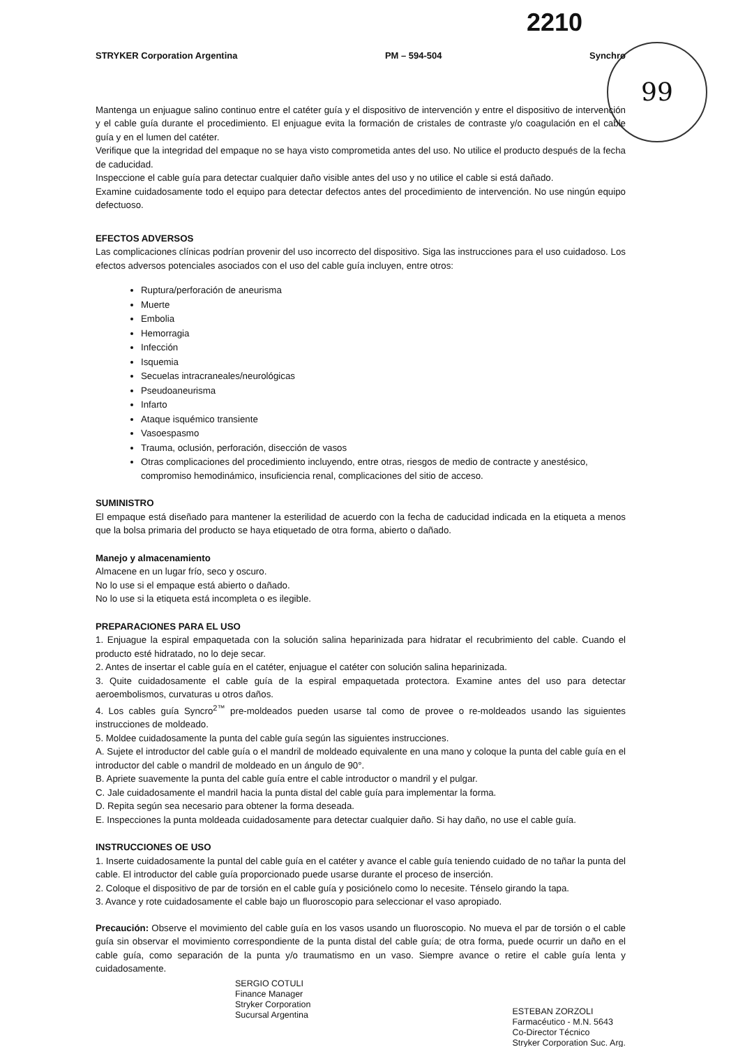2210
99
STRYKER Corporation Argentina PM – 594-504 Synchro
Mantenga un enjuague salino continuo entre el catéter guía y el dispositivo de intervención y entre el dispositivo de intervención y el cable guía durante el procedimiento. El enjuague evita la formación de cristales de contraste y/o coagulación en el cable guía y en el lumen del catéter.
Verifique que la integridad del empaque no se haya visto comprometida antes del uso. No utilice el producto después de la fecha de caducidad.
Inspeccione el cable guía para detectar cualquier daño visible antes del uso y no utilice el cable si está dañado.
Examine cuidadosamente todo el equipo para detectar defectos antes del procedimiento de intervención. No use ningún equipo defectuoso.
EFECTOS ADVERSOS
Las complicaciones clínicas podrían provenir del uso incorrecto del dispositivo. Siga las instrucciones para el uso cuidadoso. Los efectos adversos potenciales asociados con el uso del cable guía incluyen, entre otros:
Ruptura/perforación de aneurisma
Muerte
Embolia
Hemorragia
Infección
Isquemia
Secuelas intracraneales/neurológicas
Pseudoaneurisma
Infarto
Ataque isquémico transiente
Vasoespasmo
Trauma, oclusión, perforación, disección de vasos
Otras complicaciones del procedimiento incluyendo, entre otras, riesgos de medio de contracte y anestésico, compromiso hemodinámico, insuficiencia renal, complicaciones del sitio de acceso.
SUMINISTRO
El empaque está diseñado para mantener la esterilidad de acuerdo con la fecha de caducidad indicada en la etiqueta a menos que la bolsa primaria del producto se haya etiquetado de otra forma, abierto o dañado.
Manejo y almacenamiento
Almacene en un lugar frío, seco y oscuro.
No lo use si el empaque está abierto o dañado.
No lo use si la etiqueta está incompleta o es ilegible.
PREPARACIONES PARA EL USO
1. Enjuague la espiral empaquetada con la solución salina heparinizada para hidratar el recubrimiento del cable. Cuando el producto esté hidratado, no lo deje secar.
2. Antes de insertar el cable guía en el catéter, enjuague el catéter con solución salina heparinizada.
3. Quite cuidadosamente el cable guía de la espiral empaquetada protectora. Examine antes del uso para detectar aeroembolismos, curvaturas u otros daños.
4. Los cables guía Syncro<sup>2™</sup> pre-moldeados pueden usarse tal como de provee o re-moldeados usando las siguientes instrucciones de moldeado.
5. Moldee cuidadosamente la punta del cable guía según las siguientes instrucciones.
A. Sujete el introductor del cable guía o el mandril de moldeado equivalente en una mano y coloque la punta del cable guía en el introductor del cable o mandril de moldeado en un ángulo de 90°.
B. Apriete suavemente la punta del cable guía entre el cable introductor o mandril y el pulgar.
C. Jale cuidadosamente el mandril hacia la punta distal del cable guía para implementar la forma.
D. Repita según sea necesario para obtener la forma deseada.
E. Inspecciones la punta moldeada cuidadosamente para detectar cualquier daño. Si hay daño, no use el cable guía.
INSTRUCCIONES OE USO
1. Inserte cuidadosamente la puntal del cable guía en el catéter y avance el cable guía teniendo cuidado de no tañar la punta del cable. El introductor del cable guía proporcionado puede usarse durante el proceso de inserción.
2. Coloque el dispositivo de par de torsión en el cable guía y posiciónelo como lo necesite. Ténselo girando la tapa.
3. Avance y rote cuidadosamente el cable bajo un fluoroscopio para seleccionar el vaso apropiado.
Precaución: Observe el movimiento del cable guía en los vasos usando un fluoroscopio. No mueva el par de torsión o el cable guía sin observar el movimiento correspondiente de la punta distal del cable guía; de otra forma, puede ocurrir un daño en el cable guía, como separación de la punta y/o traumatismo en un vaso. Siempre avance o retire el cable guía lenta y cuidadosamente.
SERGIO COTULI
Finance Manager
Stryker Corporation
Sucursal Argentina
ESTEBAN ZORZOLI
Farmacéutico - M.N. 5643
Co-Director Técnico
Stryker Corporation Suc. Arg.